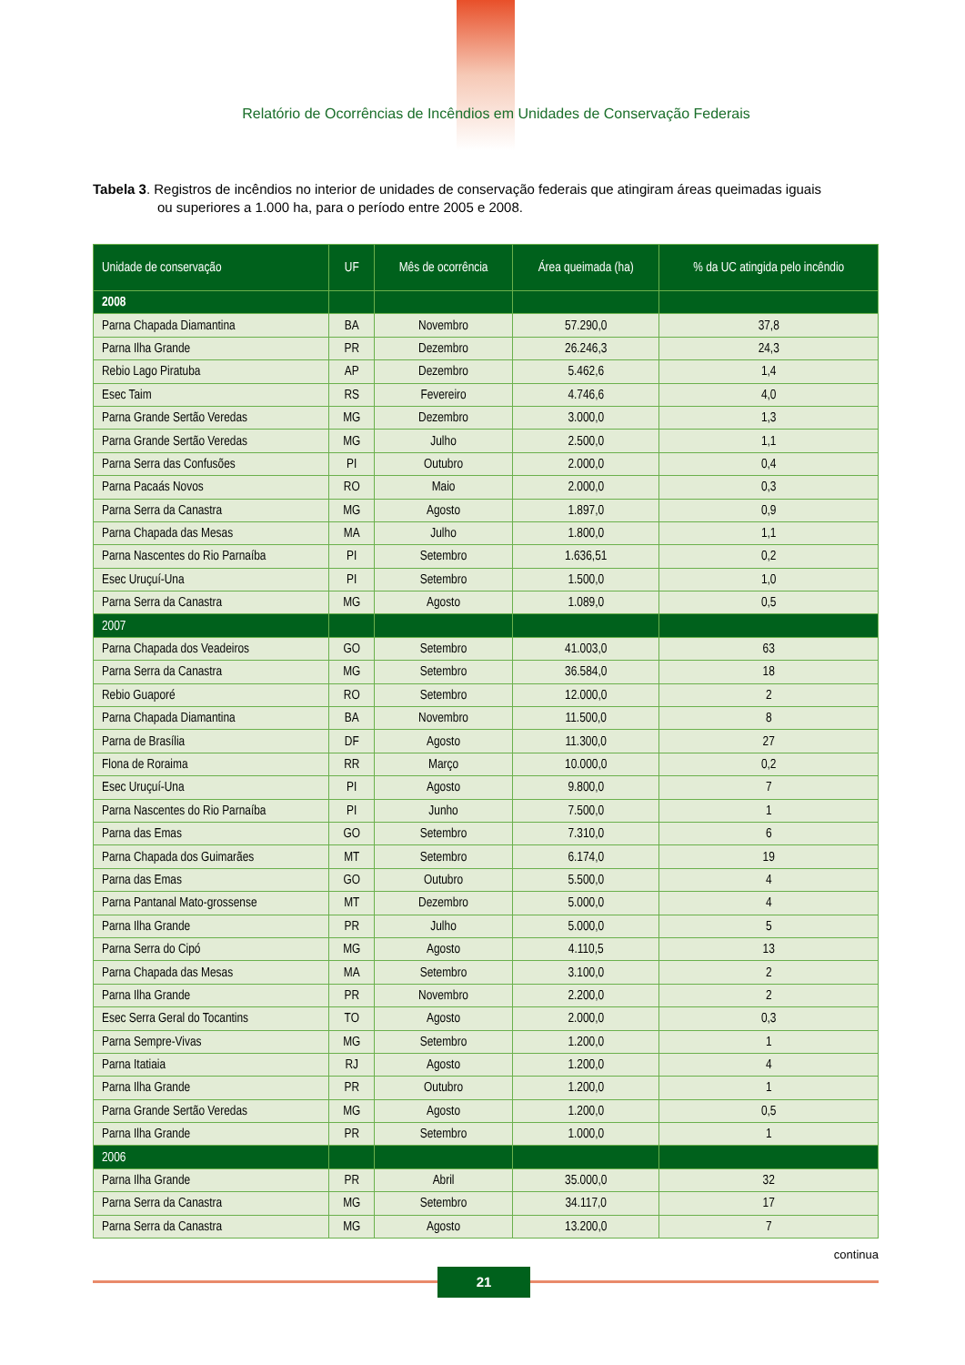Relatório de Ocorrências de Incêndios em Unidades de Conservação Federais
Tabela 3. Registros de incêndios no interior de unidades de conservação federais que atingiram áreas queimadas iguais
ou superiores a 1.000 ha, para o período entre 2005 e 2008.
| Unidade de conservação | UF | Mês de ocorrência | Área queimada (ha) | % da UC atingida pelo incêndio |
| --- | --- | --- | --- | --- |
| 2008 | | | | |
| Parna Chapada Diamantina | BA | Novembro | 57.290,0 | 37,8 |
| Parna Ilha Grande | PR | Dezembro | 26.246,3 | 24,3 |
| Rebio Lago Piratuba | AP | Dezembro | 5.462,6 | 1,4 |
| Esec Taim | RS | Fevereiro | 4.746,6 | 4,0 |
| Parna Grande Sertão Veredas | MG | Dezembro | 3.000,0 | 1,3 |
| Parna Grande Sertão Veredas | MG | Julho | 2.500,0 | 1,1 |
| Parna Serra das Confusões | PI | Outubro | 2.000,0 | 0,4 |
| Parna Pacaás Novos | RO | Maio | 2.000,0 | 0,3 |
| Parna Serra da Canastra | MG | Agosto | 1.897,0 | 0,9 |
| Parna Chapada das Mesas | MA | Julho | 1.800,0 | 1,1 |
| Parna Nascentes do Rio Parnaíba | PI | Setembro | 1.636,51 | 0,2 |
| Esec Uruçuí-Una | PI | Setembro | 1.500,0 | 1,0 |
| Parna Serra da Canastra | MG | Agosto | 1.089,0 | 0,5 |
| 2007 | | | | |
| Parna Chapada dos Veadeiros | GO | Setembro | 41.003,0 | 63 |
| Parna Serra da Canastra | MG | Setembro | 36.584,0 | 18 |
| Rebio Guaporé | RO | Setembro | 12.000,0 | 2 |
| Parna Chapada Diamantina | BA | Novembro | 11.500,0 | 8 |
| Parna de Brasília | DF | Agosto | 11.300,0 | 27 |
| Flona de Roraima | RR | Março | 10.000,0 | 0,2 |
| Esec Uruçuí-Una | PI | Agosto | 9.800,0 | 7 |
| Parna Nascentes do Rio Parnaíba | PI | Junho | 7.500,0 | 1 |
| Parna das Emas | GO | Setembro | 7.310,0 | 6 |
| Parna Chapada dos Guimarães | MT | Setembro | 6.174,0 | 19 |
| Parna das Emas | GO | Outubro | 5.500,0 | 4 |
| Parna Pantanal Mato-grossense | MT | Dezembro | 5.000,0 | 4 |
| Parna Ilha Grande | PR | Julho | 5.000,0 | 5 |
| Parna Serra do Cipó | MG | Agosto | 4.110,5 | 13 |
| Parna Chapada das Mesas | MA | Setembro | 3.100,0 | 2 |
| Parna Ilha Grande | PR | Novembro | 2.200,0 | 2 |
| Esec Serra Geral do Tocantins | TO | Agosto | 2.000,0 | 0,3 |
| Parna Sempre-Vivas | MG | Setembro | 1.200,0 | 1 |
| Parna Itatiaia | RJ | Agosto | 1.200,0 | 4 |
| Parna Ilha Grande | PR | Outubro | 1.200,0 | 1 |
| Parna Grande Sertão Veredas | MG | Agosto | 1.200,0 | 0,5 |
| Parna Ilha Grande | PR | Setembro | 1.000,0 | 1 |
| 2006 | | | | |
| Parna Ilha Grande | PR | Abril | 35.000,0 | 32 |
| Parna Serra da Canastra | MG | Setembro | 34.117,0 | 17 |
| Parna Serra da Canastra | MG | Agosto | 13.200,0 | 7 |
continua
21